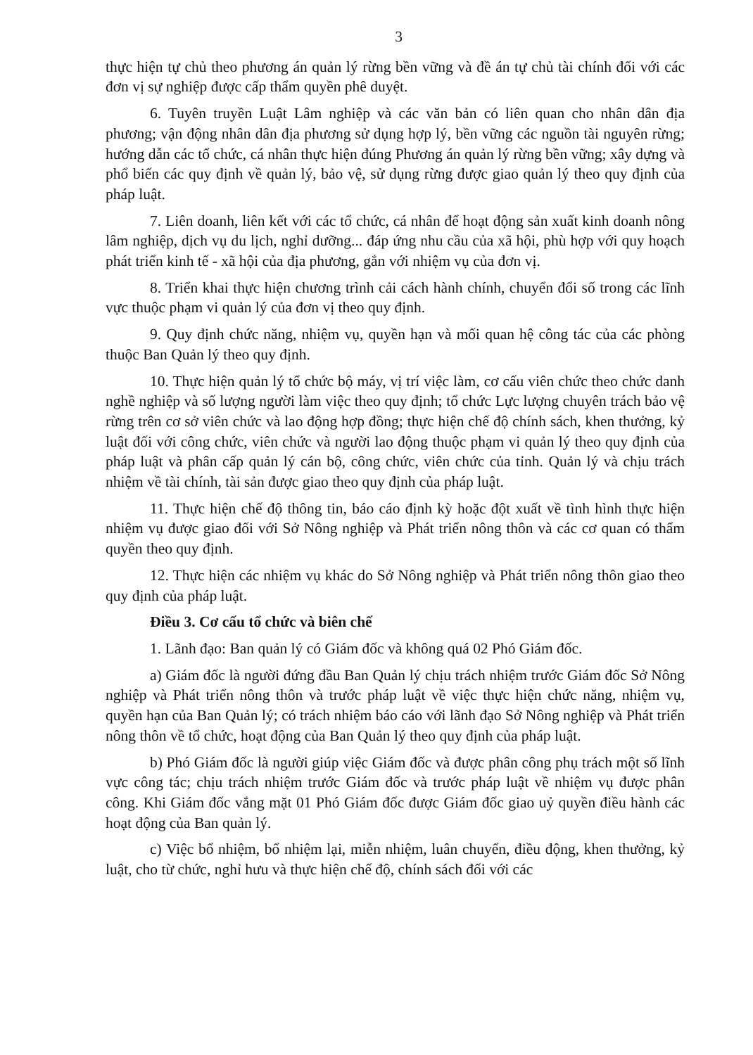3
thực hiện tự chủ theo phương án quản lý rừng bền vững và đề án tự chủ tài chính đối với các đơn vị sự nghiệp được cấp thẩm quyền phê duyệt.
6. Tuyên truyền Luật Lâm nghiệp và các văn bản có liên quan cho nhân dân địa phương; vận động nhân dân địa phương sử dụng hợp lý, bền vững các nguồn tài nguyên rừng; hướng dẫn các tổ chức, cá nhân thực hiện đúng Phương án quản lý rừng bền vững; xây dựng và phổ biến các quy định về quản lý, bảo vệ, sử dụng rừng được giao quản lý theo quy định của pháp luật.
7. Liên doanh, liên kết với các tổ chức, cá nhân để hoạt động sản xuất kinh doanh nông lâm nghiệp, dịch vụ du lịch, nghỉ dưỡng... đáp ứng nhu cầu của xã hội, phù hợp với quy hoạch phát triển kinh tế - xã hội của địa phương, gắn với nhiệm vụ của đơn vị.
8. Triển khai thực hiện chương trình cải cách hành chính, chuyển đổi số trong các lĩnh vực thuộc phạm vi quản lý của đơn vị theo quy định.
9. Quy định chức năng, nhiệm vụ, quyền hạn và mối quan hệ công tác của các phòng thuộc Ban Quản lý theo quy định.
10. Thực hiện quản lý tổ chức bộ máy, vị trí việc làm, cơ cấu viên chức theo chức danh nghề nghiệp và số lượng người làm việc theo quy định; tổ chức Lực lượng chuyên trách bảo vệ rừng trên cơ sở viên chức và lao động hợp đồng; thực hiện chế độ chính sách, khen thưởng, kỷ luật đối với công chức, viên chức và người lao động thuộc phạm vi quản lý theo quy định của pháp luật và phân cấp quản lý cán bộ, công chức, viên chức của tỉnh. Quản lý và chịu trách nhiệm về tài chính, tài sản được giao theo quy định của pháp luật.
11. Thực hiện chế độ thông tin, báo cáo định kỳ hoặc đột xuất về tình hình thực hiện nhiệm vụ được giao đối với Sở Nông nghiệp và Phát triển nông thôn và các cơ quan có thẩm quyền theo quy định.
12. Thực hiện các nhiệm vụ khác do Sở Nông nghiệp và Phát triển nông thôn giao theo quy định của pháp luật.
Điều 3. Cơ cấu tổ chức và biên chế
1. Lãnh đạo: Ban quản lý có Giám đốc và không quá 02 Phó Giám đốc.
a) Giám đốc là người đứng đầu Ban Quản lý chịu trách nhiệm trước Giám đốc Sở Nông nghiệp và Phát triển nông thôn và trước pháp luật về việc thực hiện chức năng, nhiệm vụ, quyền hạn của Ban Quản lý; có trách nhiệm báo cáo với lãnh đạo Sở Nông nghiệp và Phát triển nông thôn về tổ chức, hoạt động của Ban Quản lý theo quy định của pháp luật.
b) Phó Giám đốc là người giúp việc Giám đốc và được phân công phụ trách một số lĩnh vực công tác; chịu trách nhiệm trước Giám đốc và trước pháp luật về nhiệm vụ được phân công. Khi Giám đốc vắng mặt 01 Phó Giám đốc được Giám đốc giao uỷ quyền điều hành các hoạt động của Ban quản lý.
c) Việc bổ nhiệm, bổ nhiệm lại, miễn nhiệm, luân chuyển, điều động, khen thưởng, kỷ luật, cho từ chức, nghỉ hưu và thực hiện chế độ, chính sách đối với các